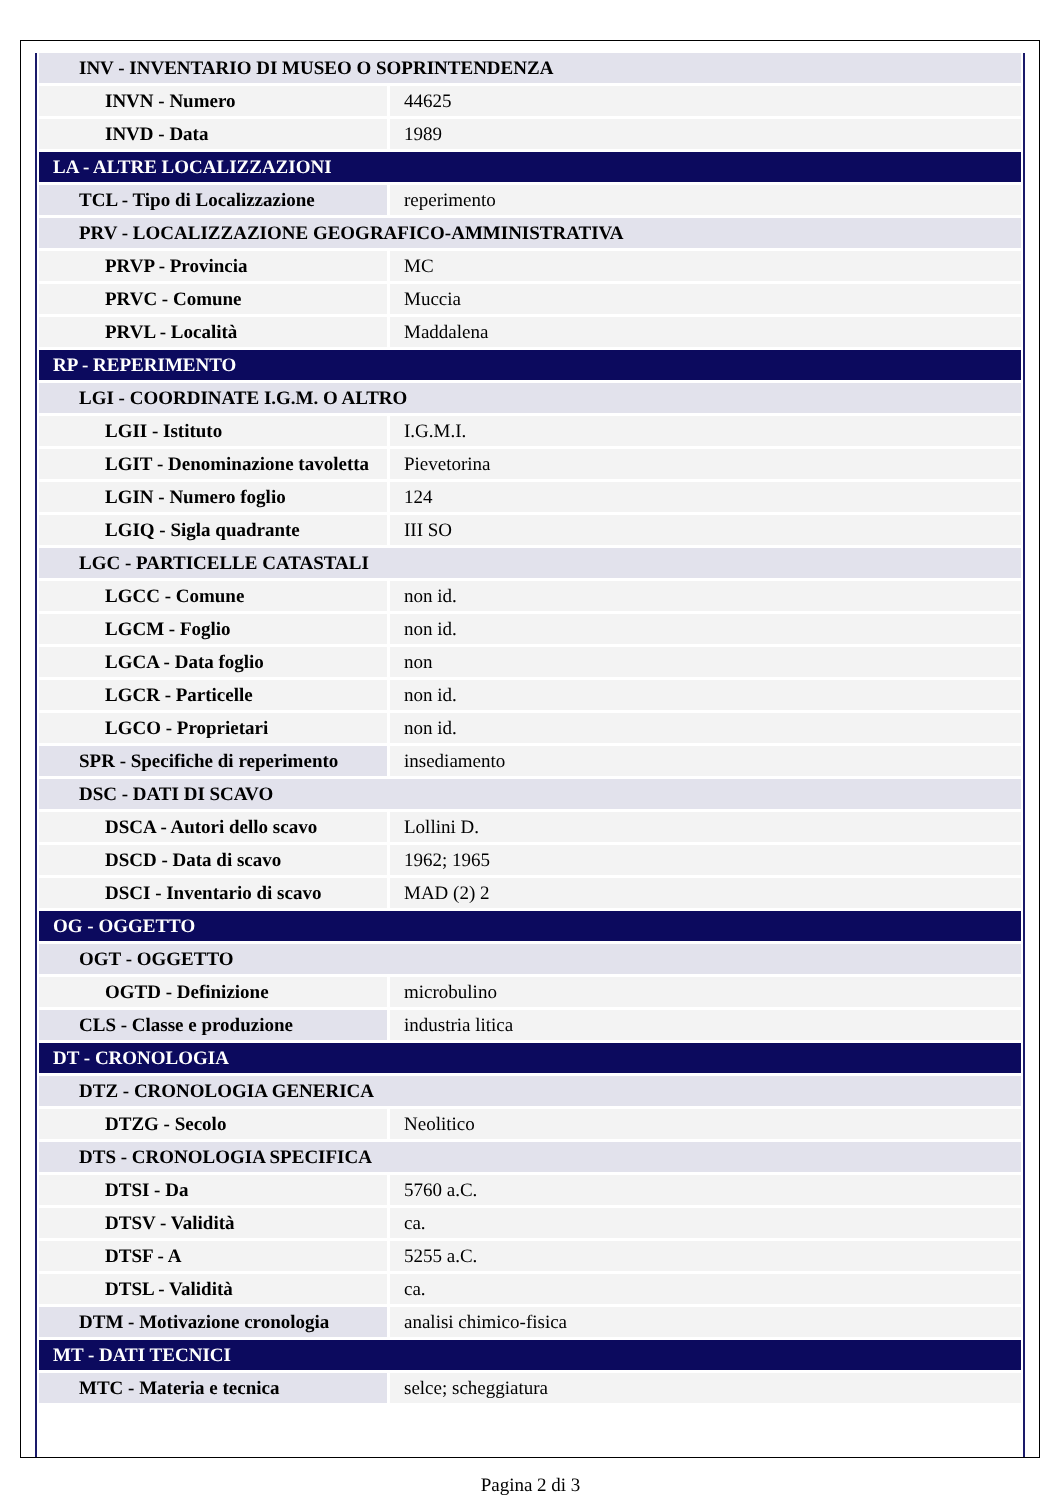| INV - INVENTARIO DI MUSEO O SOPRINTENDENZA | |
| INVN - Numero | 44625 |
| INVD - Data | 1989 |
| LA - ALTRE LOCALIZZAZIONI | |
| TCL - Tipo di Localizzazione | reperimento |
| PRV - LOCALIZZAZIONE GEOGRAFICO-AMMINISTRATIVA | |
| PRVP - Provincia | MC |
| PRVC - Comune | Muccia |
| PRVL - Località | Maddalena |
| RP - REPERIMENTO | |
| LGI - COORDINATE I.G.M. O ALTRO | |
| LGII - Istituto | I.G.M.I. |
| LGIT - Denominazione tavoletta | Pievetorina |
| LGIN - Numero foglio | 124 |
| LGIQ - Sigla quadrante | III SO |
| LGC - PARTICELLE CATASTALI | |
| LGCC - Comune | non id. |
| LGCM - Foglio | non id. |
| LGCA - Data foglio | non |
| LGCR - Particelle | non id. |
| LGCO - Proprietari | non id. |
| SPR - Specifiche di reperimento | insediamento |
| DSC - DATI DI SCAVO | |
| DSCA - Autori dello scavo | Lollini D. |
| DSCD - Data di scavo | 1962; 1965 |
| DSCI - Inventario di scavo | MAD (2) 2 |
| OG - OGGETTO | |
| OGT - OGGETTO | |
| OGTD - Definizione | microbulino |
| CLS - Classe e produzione | industria litica |
| DT - CRONOLOGIA | |
| DTZ - CRONOLOGIA GENERICA | |
| DTZG - Secolo | Neolitico |
| DTS - CRONOLOGIA SPECIFICA | |
| DTSI - Da | 5760 a.C. |
| DTSV - Validità | ca. |
| DTSF - A | 5255 a.C. |
| DTSL - Validità | ca. |
| DTM - Motivazione cronologia | analisi chimico-fisica |
| MT - DATI TECNICI | |
| MTC - Materia e tecnica | selce; scheggiatura |
Pagina 2 di 3